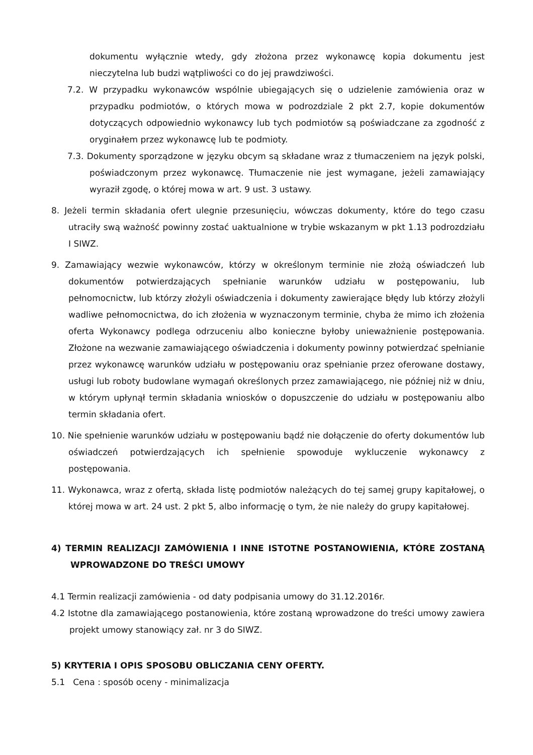dokumentu wyłącznie wtedy, gdy złożona przez wykonawcę kopia dokumentu jest nieczytelna lub budzi wątpliwości co do jej prawdziwości.
7.2. W przypadku wykonawców wspólnie ubiegających się o udzielenie zamówienia oraz w przypadku podmiotów, o których mowa w podrozdziale 2 pkt 2.7, kopie dokumentów dotyczących odpowiednio wykonawcy lub tych podmiotów są poświadczane za zgodność z oryginałem przez wykonawcę lub te podmioty.
7.3. Dokumenty sporządzone w języku obcym są składane wraz z tłumaczeniem na język polski, poświadczonym przez wykonawcę. Tłumaczenie nie jest wymagane, jeżeli zamawiający wyraził zgodę, o której mowa w art. 9 ust. 3 ustawy.
8. Jeżeli termin składania ofert ulegnie przesunięciu, wówczas dokumenty, które do tego czasu utraciły swą ważność powinny zostać uaktualnione w trybie wskazanym w pkt 1.13 podrozdziału I SIWZ.
9. Zamawiający wezwie wykonawców, którzy w określonym terminie nie złożą oświadczeń lub dokumentów potwierdzających spełnianie warunków udziału w postępowaniu, lub pełnomocnictw, lub którzy złożyli oświadczenia i dokumenty zawierające błędy lub którzy złożyli wadliwe pełnomocnictwa, do ich złożenia w wyznaczonym terminie, chyba że mimo ich złożenia oferta Wykonawcy podlega odrzuceniu albo konieczne byłoby unieważnienie postępowania. Złożone na wezwanie zamawiającego oświadczenia i dokumenty powinny potwierdzać spełnianie przez wykonawcę warunków udziału w postępowaniu oraz spełnianie przez oferowane dostawy, usługi lub roboty budowlane wymagań określonych przez zamawiającego, nie później niż w dniu, w którym upłynął termin składania wniosków o dopuszczenie do udziału w postępowaniu albo termin składania ofert.
10. Nie spełnienie warunków udziału w postępowaniu bądź nie dołączenie do oferty dokumentów lub oświadczeń potwierdzających ich spełnienie spowoduje wykluczenie wykonawcy z postępowania.
11. Wykonawca, wraz z ofertą, składa listę podmiotów należących do tej samej grupy kapitałowej, o której mowa w art. 24 ust. 2 pkt 5, albo informację o tym, że nie należy do grupy kapitałowej.
4) TERMIN REALIZACJI ZAMÓWIENIA I INNE ISTOTNE POSTANOWIENIA, KTÓRE ZOSTANĄ WPROWADZONE DO TREŚCI UMOWY
4.1 Termin realizacji zamówienia - od daty podpisania umowy do 31.12.2016r.
4.2 Istotne dla zamawiającego postanowienia, które zostaną wprowadzone do treści umowy zawiera projekt umowy stanowiący zał. nr 3 do SIWZ.
5) KRYTERIA I OPIS SPOSOBU OBLICZANIA CENY OFERTY.
5.1 Cena : sposób oceny - minimalizacja